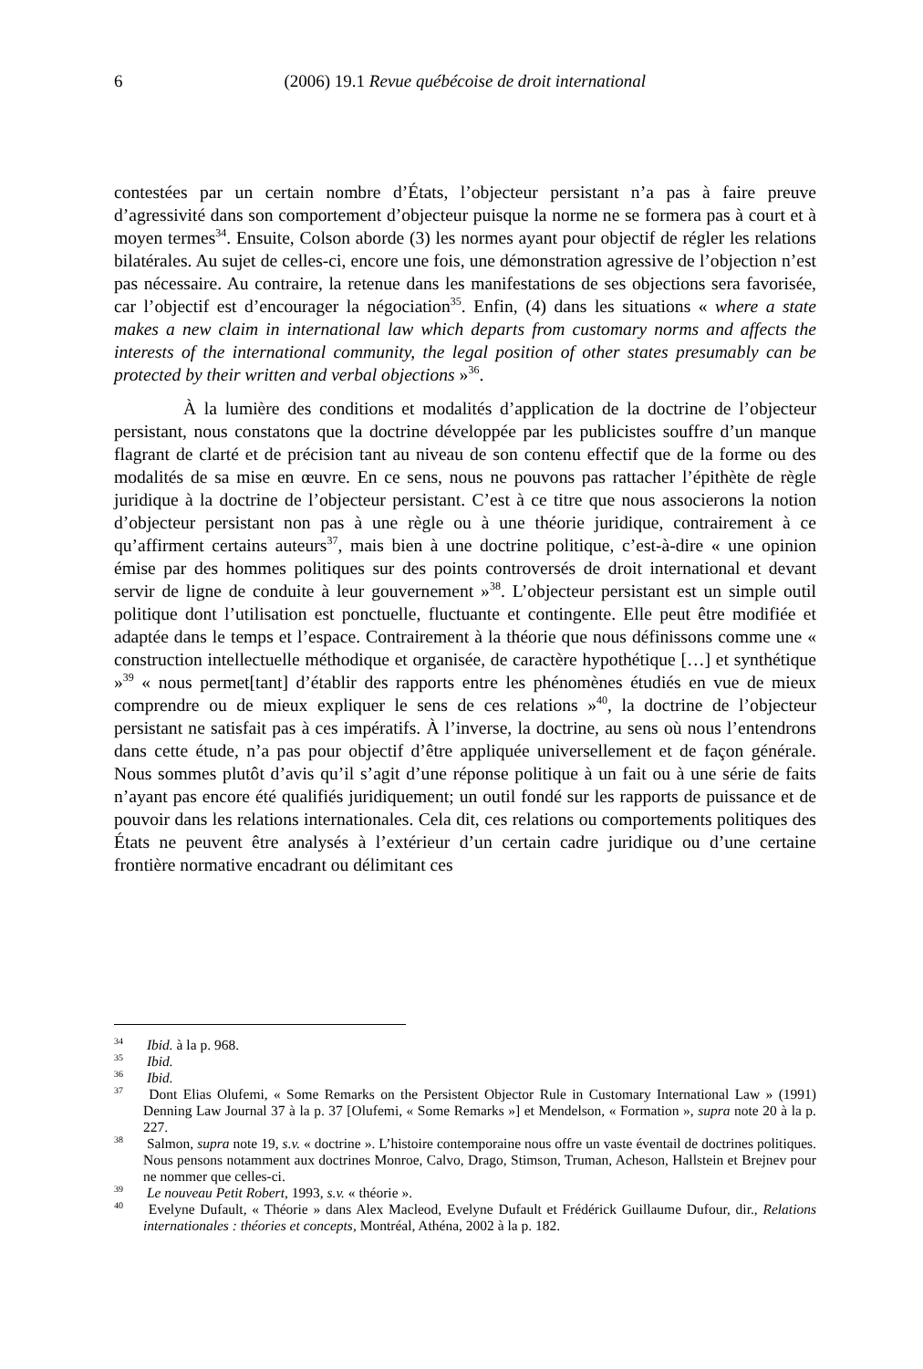6
(2006) 19.1 Revue québécoise de droit international
contestées par un certain nombre d’États, l’objecteur persistant n’a pas à faire preuve d’agressivité dans son comportement d’objecteur puisque la norme ne se formera pas à court et à moyen termes<sup>34</sup>. Ensuite, Colson aborde (3) les normes ayant pour objectif de régler les relations bilatérales. Au sujet de celles-ci, encore une fois, une démonstration agressive de l’objection n’est pas nécessaire. Au contraire, la retenue dans les manifestations de ses objections sera favorisée, car l’objectif est d’encourager la négociation<sup>35</sup>. Enfin, (4) dans les situations « where a state makes a new claim in international law which departs from customary norms and affects the interests of the international community, the legal position of other states presumably can be protected by their written and verbal objections »<sup>36</sup>.
À la lumière des conditions et modalités d’application de la doctrine de l’objecteur persistant, nous constatons que la doctrine développée par les publicistes souffre d’un manque flagrant de clarté et de précision tant au niveau de son contenu effectif que de la forme ou des modalités de sa mise en œuvre. En ce sens, nous ne pouvons pas rattacher l’épithète de règle juridique à la doctrine de l’objecteur persistant. C’est à ce titre que nous associerons la notion d’objecteur persistant non pas à une règle ou à une théorie juridique, contrairement à ce qu’affirment certains auteurs<sup>37</sup>, mais bien à une doctrine politique, c’est-à-dire « une opinion émise par des hommes politiques sur des points controversés de droit international et devant servir de ligne de conduite à leur gouvernement »<sup>38</sup>. L’objecteur persistant est un simple outil politique dont l’utilisation est ponctuelle, fluctuante et contingente. Elle peut être modifiée et adaptée dans le temps et l’espace. Contrairement à la théorie que nous définissons comme une « construction intellectuelle méthodique et organisée, de caractère hypothétique […] et synthétique »<sup>39</sup> « nous permet[tant] d’établir des rapports entre les phénomènes étudiés en vue de mieux comprendre ou de mieux expliquer le sens de ces relations »<sup>40</sup>, la doctrine de l’objecteur persistant ne satisfait pas à ces impératifs. À l’inverse, la doctrine, au sens où nous l’entendrons dans cette étude, n’a pas pour objectif d’être appliquée universellement et de façon générale. Nous sommes plutôt d’avis qu’il s’agit d’une réponse politique à un fait ou à une série de faits n’ayant pas encore été qualifiés juridiquement; un outil fondé sur les rapports de puissance et de pouvoir dans les relations internationales. Cela dit, ces relations ou comportements politiques des États ne peuvent être analysés à l’extérieur d’un certain cadre juridique ou d’une certaine frontière normative encadrant ou délimitant ces
<sup>34</sup> Ibid. à la p. 968.
<sup>35</sup> Ibid.
<sup>36</sup> Ibid.
<sup>37</sup> Dont Elias Olufemi, « Some Remarks on the Persistent Objector Rule in Customary International Law » (1991) Denning Law Journal 37 à la p. 37 [Olufemi, « Some Remarks »] et Mendelson, « Formation », supra note 20 à la p. 227.
<sup>38</sup> Salmon, supra note 19, s.v. « doctrine ». L’histoire contemporaine nous offre un vaste éventail de doctrines politiques. Nous pensons notamment aux doctrines Monroe, Calvo, Drago, Stimson, Truman, Acheson, Hallstein et Brejnev pour ne nommer que celles-ci.
<sup>39</sup> Le nouveau Petit Robert, 1993, s.v. « théorie ».
<sup>40</sup> Evelyne Dufault, « Théorie » dans Alex Macleod, Evelyne Dufault et Frédérick Guillaume Dufour, dir., Relations internationales : théories et concepts, Montréal, Athéna, 2002 à la p. 182.